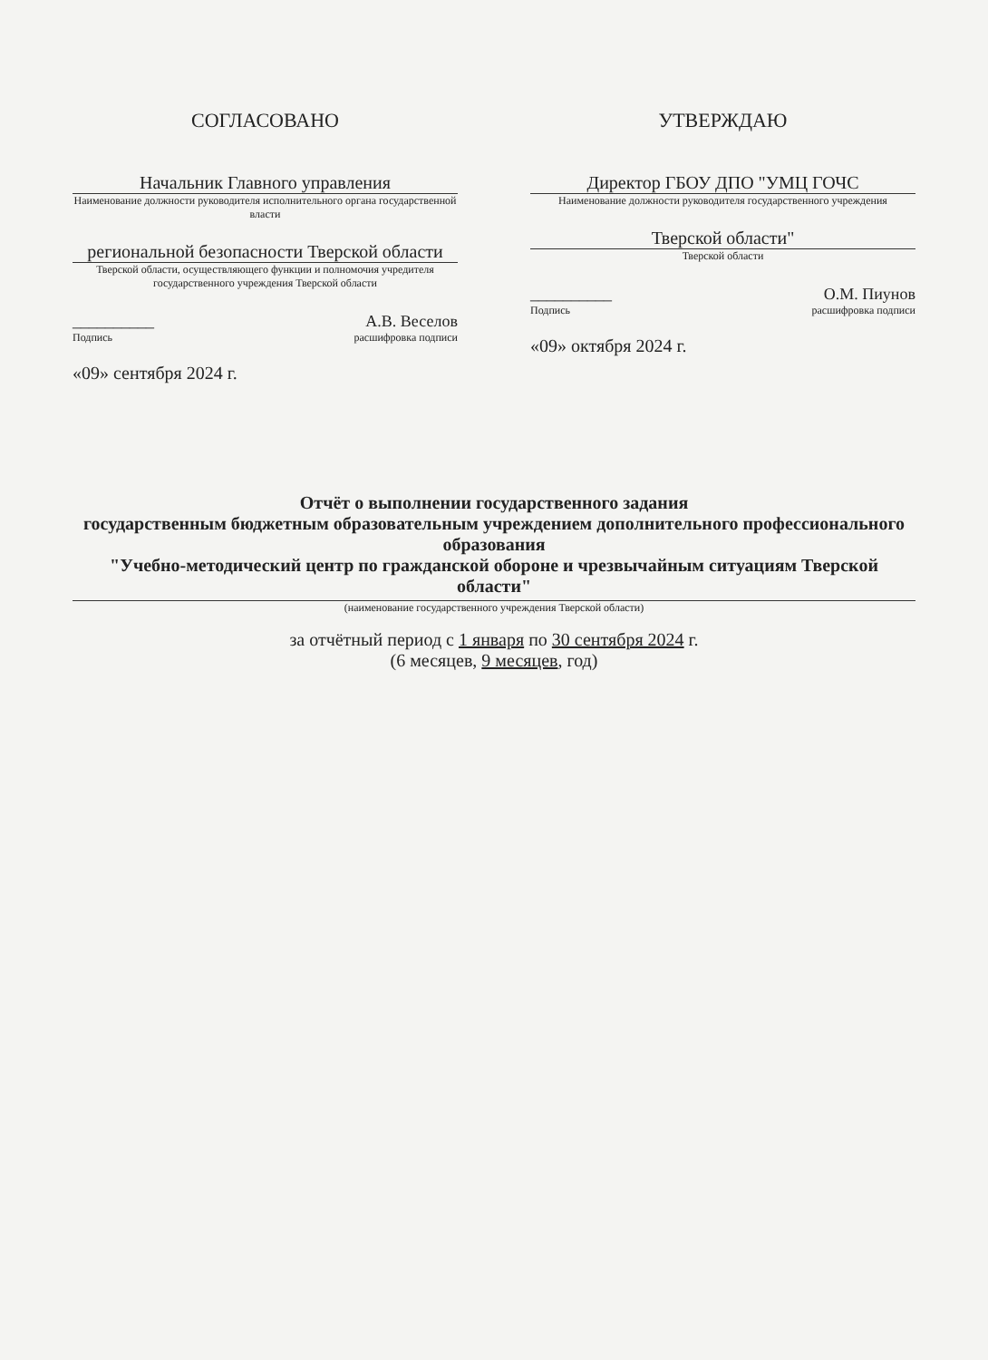СОГЛАСОВАНО
Начальник Главного управления
Наименование должности руководителя исполнительного органа государственной власти
региональной безопасности Тверской области
Тверской области, осуществляющего функции и полномочия учредителя государственного учреждения Тверской области
__________ А.В. Веселов
Подпись расшифровка подписи
«09» сентября 2024 г.
УТВЕРЖДАЮ
Директор ГБОУ ДПО "УМЦ ГОЧС
Наименование должности руководителя государственного учреждения
Тверской области"
Тверской области
__________ О.М. Пиунов
Подпись расшифровка подписи
«09» октября 2024 г.
Отчёт о выполнении государственного задания
государственным бюджетным образовательным учреждением дополнительного профессионального образования
"Учебно-методический центр по гражданской обороне и чрезвычайным ситуациям Тверской области"
(наименование государственного учреждения Тверской области)
за отчётный период с 1 января по 30 сентября 2024 г.
(6 месяцев, 9 месяцев, год)